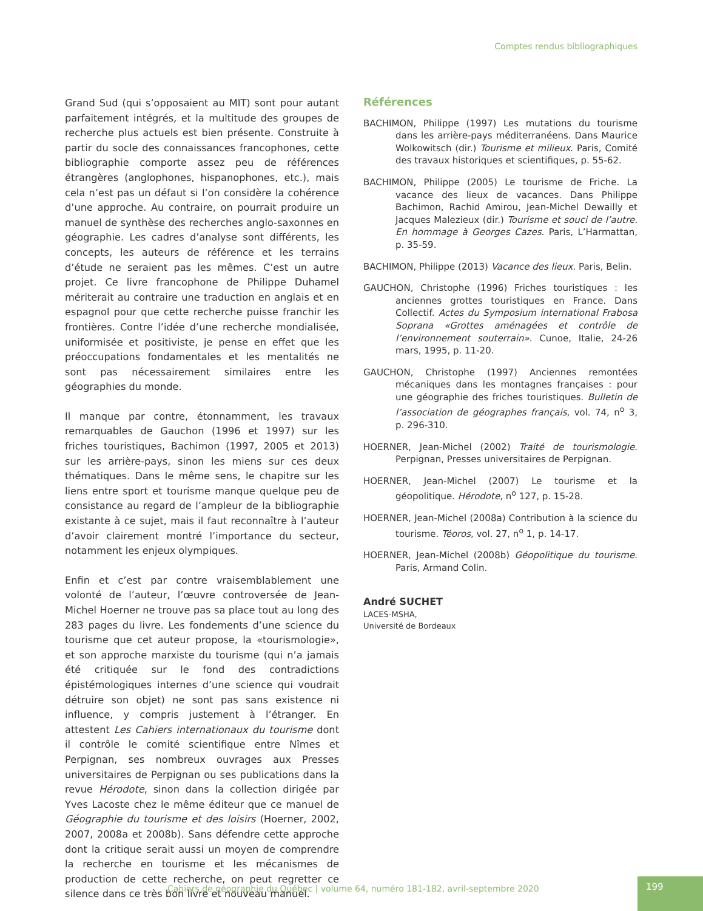Comptes rendus bibliographiques
Grand Sud (qui s’opposaient au MIT) sont pour autant parfaitement intégrés, et la multitude des groupes de recherche plus actuels est bien présente. Construite à partir du socle des connaissances francophones, cette bibliographie comporte assez peu de références étrangères (anglophones, hispanophones, etc.), mais cela n’est pas un défaut si l’on considère la cohérence d’une approche. Au contraire, on pourrait produire un manuel de synthèse des recherches anglo-saxonnes en géographie. Les cadres d’analyse sont différents, les concepts, les auteurs de référence et les terrains d’étude ne seraient pas les mêmes. C’est un autre projet. Ce livre francophone de Philippe Duhamel mériterait au contraire une traduction en anglais et en espagnol pour que cette recherche puisse franchir les frontières. Contre l’idée d’une recherche mondialisée, uniformisée et positiviste, je pense en effet que les préoccupations fondamentales et les mentalités ne sont pas nécessairement similaires entre les géographies du monde.
Il manque par contre, étonnamment, les travaux remarquables de Gauchon (1996 et 1997) sur les friches touristiques, Bachimon (1997, 2005 et 2013) sur les arrière-pays, sinon les miens sur ces deux thématiques. Dans le même sens, le chapitre sur les liens entre sport et tourisme manque quelque peu de consistance au regard de l’ampleur de la bibliographie existante à ce sujet, mais il faut reconnaître à l’auteur d’avoir clairement montré l’importance du secteur, notamment les enjeux olympiques.
Enfin et c’est par contre vraisemblablement une volonté de l’auteur, l’œuvre controversée de Jean-Michel Hoerner ne trouve pas sa place tout au long des 283 pages du livre. Les fondements d’une science du tourisme que cet auteur propose, la «tourismologie», et son approche marxiste du tourisme (qui n’a jamais été critiquée sur le fond des contradictions épistémologiques internes d’une science qui voudrait détruire son objet) ne sont pas sans existence ni influence, y compris justement à l’étranger. En attestent Les Cahiers internationaux du tourisme dont il contrôle le comité scientifique entre Nîmes et Perpignan, ses nombreux ouvrages aux Presses universitaires de Perpignan ou ses publications dans la revue Hérodote, sinon dans la collection dirigée par Yves Lacoste chez le même éditeur que ce manuel de Géographie du tourisme et des loisirs (Hoerner, 2002, 2007, 2008a et 2008b). Sans défendre cette approche dont la critique serait aussi un moyen de comprendre la recherche en tourisme et les mécanismes de production de cette recherche, on peut regretter ce silence dans ce très bon livre et nouveau manuel.
Références
BACHIMON, Philippe (1997) Les mutations du tourisme dans les arrière-pays méditerranéens. Dans Maurice Wolkowitsch (dir.) Tourisme et milieux. Paris, Comité des travaux historiques et scientifiques, p. 55-62.
BACHIMON, Philippe (2005) Le tourisme de Friche. La vacance des lieux de vacances. Dans Philippe Bachimon, Rachid Amirou, Jean-Michel Dewailly et Jacques Malezieux (dir.) Tourisme et souci de l’autre. En hommage à Georges Cazes. Paris, L’Harmattan, p. 35-59.
BACHIMON, Philippe (2013) Vacance des lieux. Paris, Belin.
GAUCHON, Christophe (1996) Friches touristiques : les anciennes grottes touristiques en France. Dans Collectif. Actes du Symposium international Frabosa Soprana «Grottes aménagées et contrôle de l’environnement souterrain». Cunoe, Italie, 24-26 mars, 1995, p. 11-20.
GAUCHON, Christophe (1997) Anciennes remontées mécaniques dans les montagnes françaises : pour une géographie des friches touristiques. Bulletin de l’association de géographes français, vol. 74, n<sup>o</sup> 3, p. 296-310.
HOERNER, Jean-Michel (2002) Traité de tourismologie. Perpignan, Presses universitaires de Perpignan.
HOERNER, Jean-Michel (2007) Le tourisme et la géopolitique. Hérodote, n<sup>o</sup> 127, p. 15-28.
HOERNER, Jean-Michel (2008a) Contribution à la science du tourisme. Téoros, vol. 27, n<sup>o</sup> 1, p. 14-17.
HOERNER, Jean-Michel (2008b) Géopolitique du tourisme. Paris, Armand Colin.
André SUCHET
LACES-MSHA,
Université de Bordeaux
Cahiers de géographie du Québec | volume 64, numéro 181-182, avril-septembre 2020
199